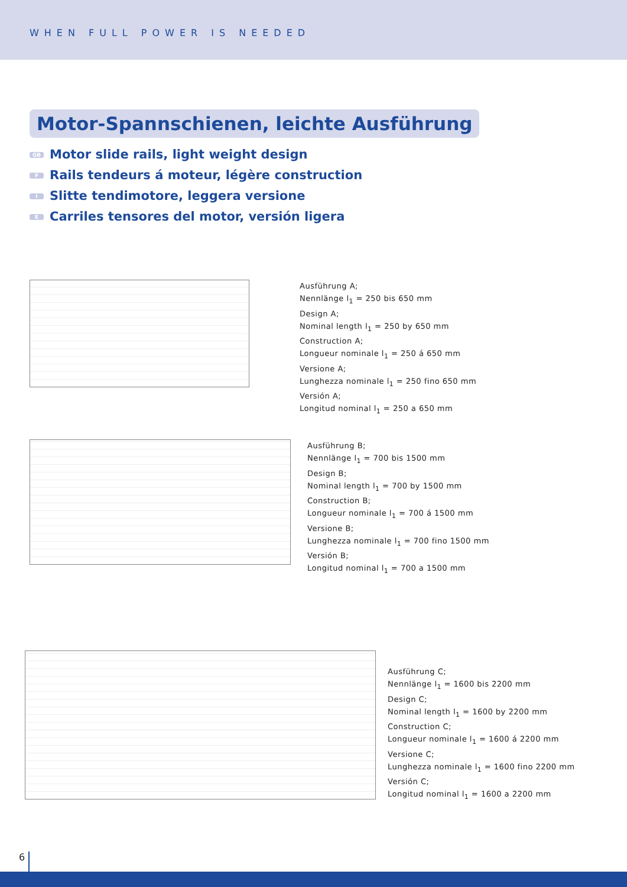WHEN FULL POWER IS NEEDED
Motor-Spannschienen, leichte Ausführung
GB Motor slide rails, light weight design
F Rails tendeurs á moteur, légère construction
I Slitte tendimotore, leggera versione
E Carriles tensores del motor, versión ligera
Ausführung A;
Nennlänge l<sub>1</sub> = 250 bis 650 mm
Design A;
Nominal length l<sub>1</sub> = 250 by 650 mm
Construction A;
Longueur nominale l<sub>1</sub> = 250 á 650 mm
Versione A;
Lunghezza nominale l<sub>1</sub> = 250 fino 650 mm
Versión A;
Longitud nominal l<sub>1</sub> = 250 a 650 mm
Ausführung B;
Nennlänge l<sub>1</sub> = 700 bis 1500 mm
Design B;
Nominal length l<sub>1</sub> = 700 by 1500 mm
Construction B;
Longueur nominale l<sub>1</sub> = 700 á 1500 mm
Versione B;
Lunghezza nominale l<sub>1</sub> = 700 fino 1500 mm
Versión B;
Longitud nominal l<sub>1</sub> = 700 a 1500 mm
Ausführung C;
Nennlänge l<sub>1</sub> = 1600 bis 2200 mm
Design C;
Nominal length l<sub>1</sub> = 1600 by 2200 mm
Construction C;
Longueur nominale l<sub>1</sub> = 1600 á 2200 mm
Versione C;
Lunghezza nominale l<sub>1</sub> = 1600 fino 2200 mm
Versión C;
Longitud nominal l<sub>1</sub> = 1600 a 2200 mm
6